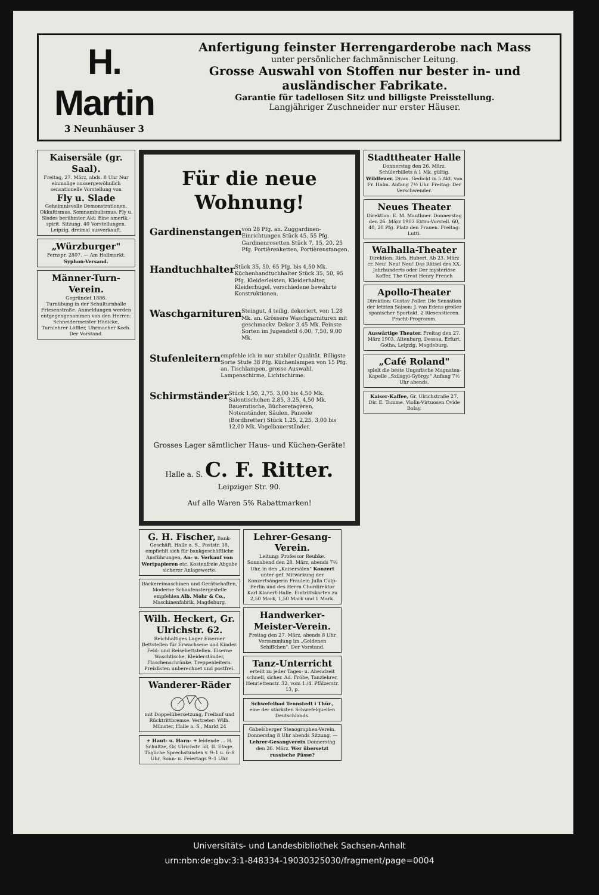H. Martin
3 Neunhäuser 3
Anfertigung feinster Herrengarderobe nach Mass
unter persönlicher fachmännischer Leitung.
Grosse Auswahl von Stoffen nur bester in- und ausländischer Fabrikate.
Garantie für tadellosen Sitz und billigste Preisstellung.
Langjähriger Zuschneider nur erster Häuser.
Kaisersäle (gr. Saal).
Freitag, 27. März, abds. 8 Uhr Nur einmalige aussergewöhnlich sensationelle Vorstellung von
Fly u. Slade
Geheimnisvolle Demonstrationen. Okkultismus. Somnambulismus. Fly u. Slades berühmter Akt: Eine amerik.-spirit. Sitzung. 40 Vorstellungen. Leipzig, dreimal ausverkauft.
„Würzburger"
Fernspr. 2807. — Am Hallmarkt.
Syphon-Versand.
Männer-Turn-Verein.
Gegründet 1886.
Turnübung in der Schulturnhalle Friesenstraße. Anmeldungen werden entgegengenommen von den Herren: Schneidermeister Hädicke, Turnlehrer Löffler, Uhrmacher Koch.
Der Vorstand.
Für die neue Wohnung!
Gardinenstangen von 28 Pfg. an. Zuggardinen-Einrichtungen Stück 45, 55 Pfg. Gardinenrosetten Stück 7, 15, 20, 25 Pfg. Portièrenketten, Portièrenstangen.
Handtuchhalter Stück 35, 50, 65 Pfg. bis 4,50 Mk. Küchenhandtuchhalter Stück 35, 50, 95 Pfg. Kleiderleisten, Kleiderhalter, Kleiderbügel, verschiedene bewährte Konstruktionen.
Waschgarnituren Steingut, 4 teilig, dekoriert, von 1,28 Mk. an. Grössere Waschgarnituren mit geschmackv. Dekor 3,45 Mk. Feinste Sorten im Jugendstil 6,00, 7,50, 9,00 Mk.
Stufenleitern empfehle ich in nur stabiler Qualität. Billigste Sorte Stufe 38 Pfg. Küchenlampen von 15 Pfg. an. Tischlampen, grosse Auswahl. Lampenschirme, Lichtschirme.
Schirmständer Stück 1,50, 2,75, 3,00 bis 4,50 Mk. Salontischchen 2,85, 3,25, 4,50 Mk. Bauerntische, Bücheretagèren, Notenständer, Säulen, Paneele (Bordbretter) Stück 1,25, 2,25, 3,00 bis 12,00 Mk. Vogelbauerständer.
Grosses Lager sämtlicher Haus- und Küchen-Geräte!
Halle a. S. C. F. Ritter. Leipziger Str. 90.
Auf alle Waren 5% Rabattmarken!
G. H. Fischer, Bank-Geschäft, Halle a. S., Poststr. 18, empfiehlt sich für bankgeschäftliche Ausführungen, An- u. Verkauf von Wertpapieren etc. Kostenfreie Abgabe sicherer Anlagewerte.
Bäckereimaschinen und Gerätschaften, Moderne Schaufenstergestelle empfehlen Alb. Mohr & Co., Maschinenfabrik, Magdeburg.
Wilh. Heckert, Gr. Ulrichstr. 62.
Reichhaltiges Lager Eiserner Bettstellen für Erwachsene und Kinder. Feld- und Reisebettstellen. Eiserne Waschtische, Kleiderständer, Flaschenschränke. Treppenleitern. Preislisten unberechnet und postfrei.
Wanderer-Räder
mit Doppelübersetzung, Freilauf und Rücktrittbremse. Vertreter: Wilh. Münster, Halle a. S., Markt 24
+ Haut- u. Harn- + leidende ... H. Schultze, Gr. Ulrichstr. 58, II. Etage. Tägliche Sprechstunden v. 9–1 u. 6–8 Uhr, Sonn- u. Feiertags 9–1 Uhr.
Lehrer-Gesang-Verein.
Leitung: Professor Reubke. Sonnabend den 28. März, abends 7½ Uhr, in den „Kaisersälen" Konzert unter gef. Mitwirkung der Konzertsängerin Fräulein Julia Culp-Berlin und des Herrn Chordirektor Karl Klanert-Halle. Eintrittskarten zu 2,50 Mark, 1,50 Mark und 1 Mark.
Handwerker-Meister-Verein.
Freitag den 27. März, abends 8 Uhr Versammlung im „Goldenen Schiffchen". Der Vorstand.
Tanz-Unterricht
erteilt zu jeder Tages- u. Abendzeit schnell, sicher. Ad. Fröbe, Tanzlehrer, Henriettenstr. 32, vom 1./4. Pfälzerstr. 13, p.
Schwefelbad Tennstedt i Thür., eine der stärksten Schwefelquellen Deutschlands.
Gabelsberger Stenographen-Verein. Donnerstag 8 Uhr abends Sitzung. — Lehrer-Gesangverein Donnerstag den 26. März. Wer übersetzt russische Pässe?
Stadttheater Halle
Donnerstag den 26. März. Schülerbillets à 1 Mk. gültig. Wildfeuer. Dram. Gedicht in 5 Akt. von Fr. Halm. Anfang 7½ Uhr. Freitag: Der Verschwender.
Neues Theater
Direktion: E. M. Mauthner. Donnerstag den 26. März 1903 Extra-Vorstell. 60, 40, 20 Pfg. Platz den Frauen. Freitag: Lutti.
Walhalla-Theater
Direktion: Rich. Hubert. Ab 23. März cr. Neu! Neu! Neu! Das Rätsel des XX. Jahrhunderts oder Der mysteriöse Koffer. The Great Henry French
Apollo-Theater
Direktion: Gustav Poller. Die Sensation der letzten Saison: J. van Edens großer spanischer Sportakt. 2 Riesenstieren. Pracht-Programm.
Auswärtige Theater. Freitag den 27. März 1903. Altenburg, Dessau, Erfurt, Gotha, Leipzig, Magdeburg.
„Café Roland"
spielt die beste Ungarische Magnaten-Kapelle „Szilagyi-György." Anfang 7½ Uhr abends.
Kaiser-Kaffee, Gr. Ulrichstraße 27. Dir. E. Tamme. Violin-Virtuosen Ovide Bolay.
Universitäts- und Landesbibliothek Sachsen-Anhalt
urn:nbn:de:gbv:3:1-848334-19030325030/fragment/page=0004